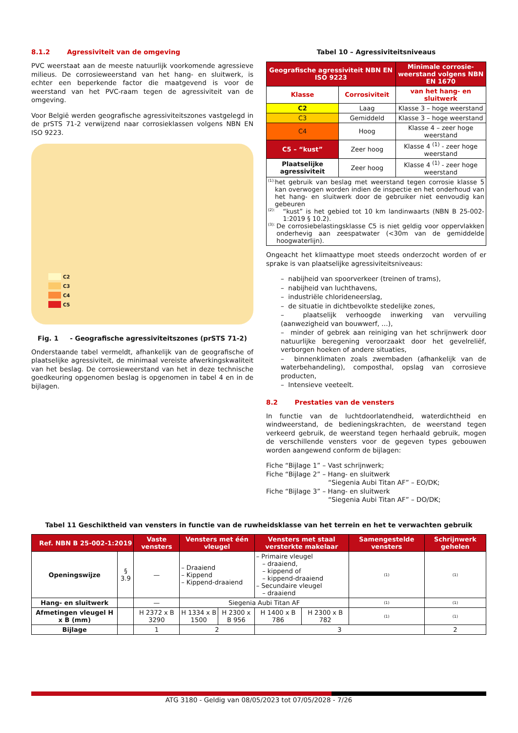8.1.2 Agressiviteit van de omgeving
PVC weerstaat aan de meeste natuurlijk voorkomende agressieve milieus. De corrosieweerstand van het hang- en sluitwerk, is echter een beperkende factor die maatgevend is voor de weerstand van het PVC-raam tegen de agressiviteit van de omgeving.
Voor België werden geografische agressiviteitszones vastgelegd in de prSTS 71-2 verwijzend naar corrosieklassen volgens NBN EN ISO 9223.
C2
C3
C4
C5
Fig. 1 - Geografische agressiviteitszones (prSTS 71-2)
Onderstaande tabel vermeldt, afhankelijk van de geografische of plaatselijke agressiviteit, de minimaal vereiste afwerkingskwaliteit van het beslag. De corrosieweerstand van het in deze technische goedkeuring opgenomen beslag is opgenomen in tabel 4 en in de bijlagen.
Tabel 10 – Agressiviteitsniveaus
| Geografische agressiviteit NBN EN ISO 9223 | | Minimale corrosie-weerstand volgens NBN EN 1670 |
| --- | --- | --- |
| Klasse | Corrosiviteit | van het hang- en sluitwerk |
| C2 | Laag | Klasse 3 – hoge weerstand |
| C3 | Gemiddeld | Klasse 3 – hoge weerstand |
| C4 | Hoog | Klasse 4 – zeer hoge weerstand |
| C5 – “kust” | Zeer hoog | Klasse 4 <sup>(1)</sup> - zeer hoge weerstand |
| Plaatselijke agressiviteit | Zeer hoog | Klasse 4 <sup>(1)</sup> - zeer hoge weerstand |
| (1): het gebruik van beslag met weerstand tegen corrosie klasse 5 kan overwogen worden indien de inspectie en het onderhoud van het hang- en sluitwerk door de gebruiker niet eenvoudig kan gebeuren (2): “kust” is het gebied tot 10 km landinwaarts (NBN B 25-002-1:2019 § 10.2). (3): De corrosiebelastingsklasse C5 is niet geldig voor oppervlakken onderhevig aan zeespatwater (<30m van de gemiddelde hoogwaterlijn). | | |
Ongeacht het klimaattype moet steeds onderzocht worden of er sprake is van plaatselijke agressiviteitsniveaus:
– nabijheid van spoorverkeer (treinen of trams),
– nabijheid van luchthavens,
– industriële chlorideneerslag,
– de situatie in dichtbevolkte stedelijke zones,
– plaatselijk verhoogde inwerking van vervuiling (aanwezigheid van bouwwerf, …),
– minder of gebrek aan reiniging van het schrijnwerk door natuurlijke beregening veroorzaakt door het gevelreliëf, verborgen hoeken of andere situaties,
– binnenklimaten zoals zwembaden (afhankelijk van de waterbehandeling), composthal, opslag van corrosieve producten,
– Intensieve veeteelt.
8.2 Prestaties van de vensters
In functie van de luchtdoorlatendheid, waterdichtheid en windweerstand, de bedieningskrachten, de weerstand tegen verkeerd gebruik, de weerstand tegen herhaald gebruik, mogen de verschillende vensters voor de gegeven types gebouwen worden aangewend conform de bijlagen:
Fiche “Bijlage 1” – Vast schrijnwerk;
Fiche “Bijlage 2” – Hang- en sluitwerk
“Siegenia Aubi Titan AF” – EO/DK;
Fiche “Bijlage 3” – Hang- en sluitwerk
“Siegenia Aubi Titan AF” – DO/DK;
Tabel 11 Geschiktheid van vensters in functie van de ruwheidsklasse van het terrein en het te verwachten gebruik
| Ref. NBN B 25-002-1:2019 | | Vaste vensters | Vensters met één vleugel | | Vensters met staal versterkte makelaar | | Samengestelde vensters | Schrijnwerk gehelen |
| --- | --- | --- | --- | --- | --- | --- | --- | --- |
| Openingswijze | § 3.9 | — | – Draaiend – Kippend – Kippend-draaiend | | – Primaire vleugel – draaiend, – kippend of – kippend-draaiend – Secundaire vleugel – draaiend | | (1) | (1) |
| Hang- en sluitwerk | | — | Siegenia Aubi Titan AF | | | | (1) | (1) |
| Afmetingen vleugel H x B (mm) | | H 2372 x B 3290 | H 1334 x B 1500 | H 2300 x B 956 | H 1400 x B 786 | H 2300 x B 782 | (1) | (1) |
| Bijlage | | 1 | 2 | | 3 | | | 2 |
ATG 3180 - Geldig van 08/05/2023 tot 07/05/2028 - 7/26